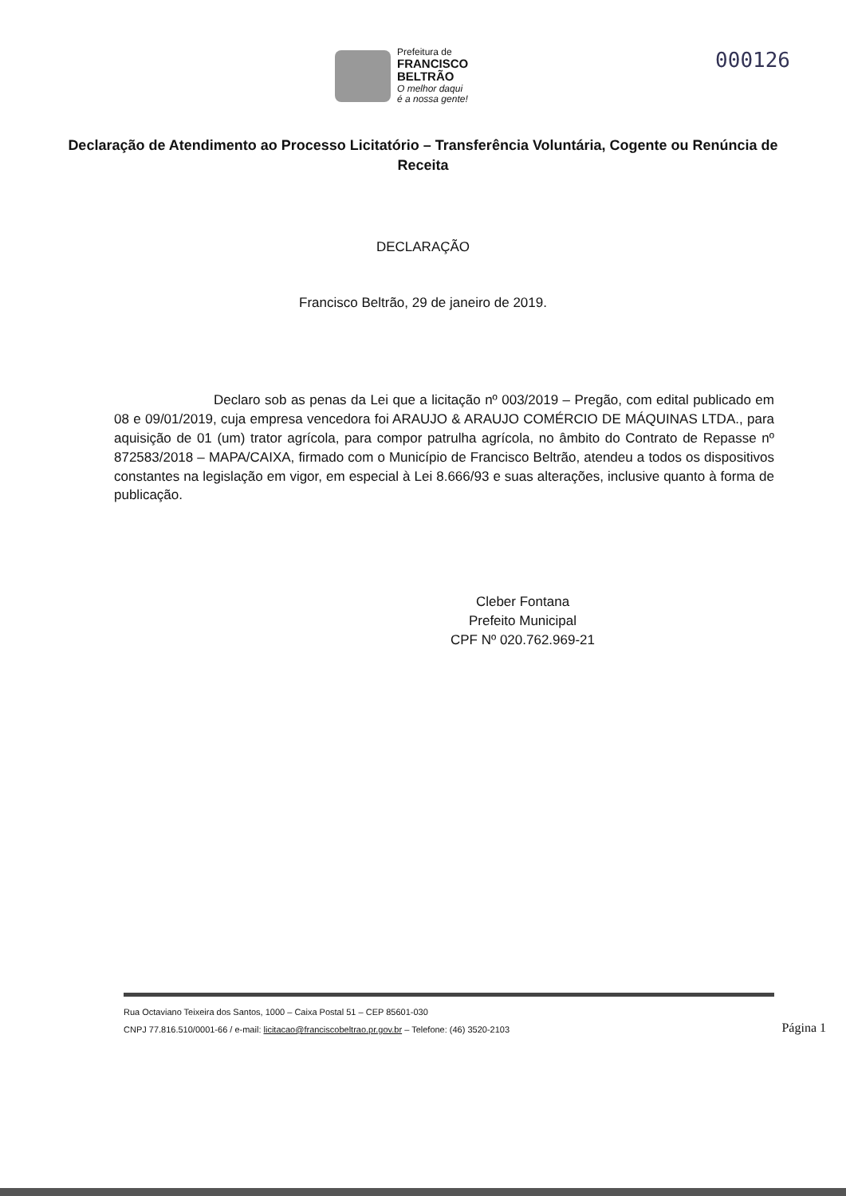Prefeitura de
FRANCISCO
BELTRÃO
O melhor daqui
é a nossa gente!
000126
Declaração de Atendimento ao Processo Licitatório – Transferência Voluntária, Cogente ou Renúncia de Receita
DECLARAÇÃO
Francisco Beltrão, 29 de janeiro de 2019.
Declaro sob as penas da Lei que a licitação nº 003/2019 – Pregão, com edital publicado em 08 e 09/01/2019, cuja empresa vencedora foi ARAUJO & ARAUJO COMÉRCIO DE MÁQUINAS LTDA., para aquisição de 01 (um) trator agrícola, para compor patrulha agrícola, no âmbito do Contrato de Repasse nº 872583/2018 – MAPA/CAIXA, firmado com o Município de Francisco Beltrão, atendeu a todos os dispositivos constantes na legislação em vigor, em especial à Lei 8.666/93 e suas alterações, inclusive quanto à forma de publicação.
Cleber Fontana
Prefeito Municipal
CPF Nº 020.762.969-21
Rua Octaviano Teixeira dos Santos, 1000 – Caixa Postal 51 – CEP 85601-030
CNPJ 77.816.510/0001-66 / e-mail: licitacao@franciscobeltrao.pr.gov.br – Telefone: (46) 3520-2103
Página 1